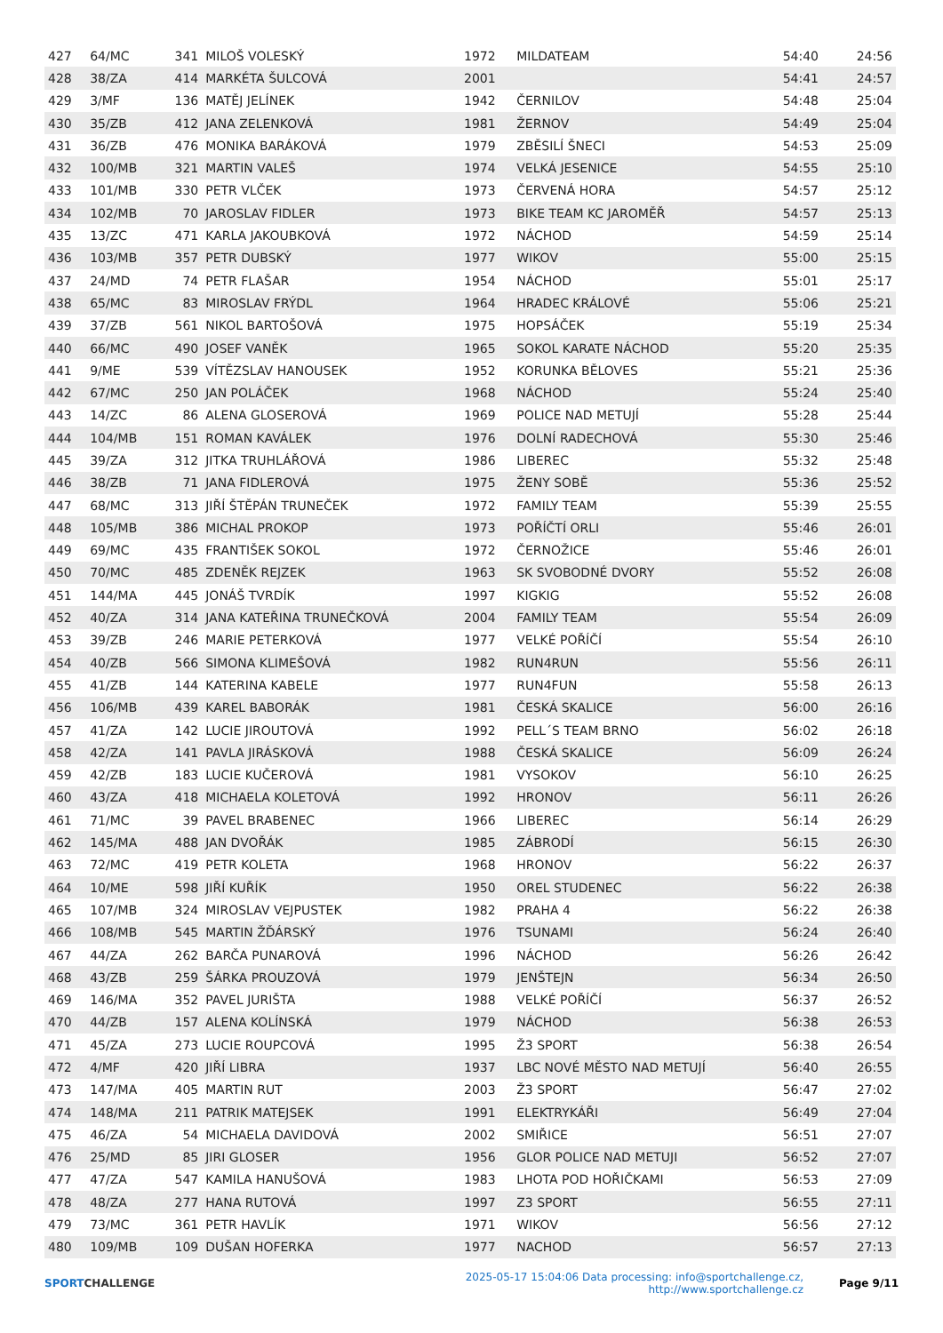| 427 | 64/MC | 341 | MILOŠ VOLESKÝ | 1972 | MILDATEAM | 54:40 | 24:56 |
| 428 | 38/ZA | 414 | MARKÉTA ŠULCOVÁ | 2001 | | 54:41 | 24:57 |
| 429 | 3/MF | 136 | MATĚJ JELÍNEK | 1942 | ČERNILOV | 54:48 | 25:04 |
| 430 | 35/ZB | 412 | JANA ZELENKOVÁ | 1981 | ŽERNOV | 54:49 | 25:04 |
| 431 | 36/ZB | 476 | MONIKA BARÁKOVÁ | 1979 | ZBĚSILÍ ŠNECI | 54:53 | 25:09 |
| 432 | 100/MB | 321 | MARTIN VALEŠ | 1974 | VELKÁ JESENICE | 54:55 | 25:10 |
| 433 | 101/MB | 330 | PETR VLČEK | 1973 | ČERVENÁ HORA | 54:57 | 25:12 |
| 434 | 102/MB | 70 | JAROSLAV FIDLER | 1973 | BIKE TEAM KC JAROMĚŘ | 54:57 | 25:13 |
| 435 | 13/ZC | 471 | KARLA JAKOUBKOVÁ | 1972 | NÁCHOD | 54:59 | 25:14 |
| 436 | 103/MB | 357 | PETR DUBSKÝ | 1977 | WIKOV | 55:00 | 25:15 |
| 437 | 24/MD | 74 | PETR FLAŠAR | 1954 | NÁCHOD | 55:01 | 25:17 |
| 438 | 65/MC | 83 | MIROSLAV FRÝDL | 1964 | HRADEC KRÁLOVÉ | 55:06 | 25:21 |
| 439 | 37/ZB | 561 | NIKOL BARTOŠOVÁ | 1975 | HOPSÁČEK | 55:19 | 25:34 |
| 440 | 66/MC | 490 | JOSEF VANĚK | 1965 | SOKOL KARATE NÁCHOD | 55:20 | 25:35 |
| 441 | 9/ME | 539 | VÍTĚZSLAV HANOUSEK | 1952 | KORUNKA BĚLOVES | 55:21 | 25:36 |
| 442 | 67/MC | 250 | JAN POLÁČEK | 1968 | NÁCHOD | 55:24 | 25:40 |
| 443 | 14/ZC | 86 | ALENA GLOSEROVÁ | 1969 | POLICE NAD METUJÍ | 55:28 | 25:44 |
| 444 | 104/MB | 151 | ROMAN KAVÁLEK | 1976 | DOLNÍ RADECHOVÁ | 55:30 | 25:46 |
| 445 | 39/ZA | 312 | JITKA TRUHLÁŘOVÁ | 1986 | LIBEREC | 55:32 | 25:48 |
| 446 | 38/ZB | 71 | JANA FIDLEROVÁ | 1975 | ŽENY SOBĚ | 55:36 | 25:52 |
| 447 | 68/MC | 313 | JIŘÍ ŠTĚPÁN TRUNEČEK | 1972 | FAMILY TEAM | 55:39 | 25:55 |
| 448 | 105/MB | 386 | MICHAL PROKOP | 1973 | POŘÍČTÍ ORLI | 55:46 | 26:01 |
| 449 | 69/MC | 435 | FRANTIŠEK SOKOL | 1972 | ČERNOŽICE | 55:46 | 26:01 |
| 450 | 70/MC | 485 | ZDENĚK REJZEK | 1963 | SK SVOBODNÉ DVORY | 55:52 | 26:08 |
| 451 | 144/MA | 445 | JONÁŠ TVRDÍK | 1997 | KIGKIG | 55:52 | 26:08 |
| 452 | 40/ZA | 314 | JANA KATEŘINA TRUNEČKOVÁ | 2004 | FAMILY TEAM | 55:54 | 26:09 |
| 453 | 39/ZB | 246 | MARIE PETERKOVÁ | 1977 | VELKÉ POŘÍČÍ | 55:54 | 26:10 |
| 454 | 40/ZB | 566 | SIMONA KLIMEŠOVÁ | 1982 | RUN4RUN | 55:56 | 26:11 |
| 455 | 41/ZB | 144 | KATERINA KABELE | 1977 | RUN4FUN | 55:58 | 26:13 |
| 456 | 106/MB | 439 | KAREL BABORÁK | 1981 | ČESKÁ SKALICE | 56:00 | 26:16 |
| 457 | 41/ZA | 142 | LUCIE JIROUTOVÁ | 1992 | PELL´S TEAM BRNO | 56:02 | 26:18 |
| 458 | 42/ZA | 141 | PAVLA JIRÁSKOVÁ | 1988 | ČESKÁ SKALICE | 56:09 | 26:24 |
| 459 | 42/ZB | 183 | LUCIE KUČEROVÁ | 1981 | VYSOKOV | 56:10 | 26:25 |
| 460 | 43/ZA | 418 | MICHAELA KOLETOVÁ | 1992 | HRONOV | 56:11 | 26:26 |
| 461 | 71/MC | 39 | PAVEL BRABENEC | 1966 | LIBEREC | 56:14 | 26:29 |
| 462 | 145/MA | 488 | JAN DVOŘÁK | 1985 | ZÁBRODÍ | 56:15 | 26:30 |
| 463 | 72/MC | 419 | PETR KOLETA | 1968 | HRONOV | 56:22 | 26:37 |
| 464 | 10/ME | 598 | JIŘÍ KUŘÍK | 1950 | OREL STUDENEC | 56:22 | 26:38 |
| 465 | 107/MB | 324 | MIROSLAV VEJPUSTEK | 1982 | PRAHA 4 | 56:22 | 26:38 |
| 466 | 108/MB | 545 | MARTIN ŽĎÁRSKÝ | 1976 | TSUNAMI | 56:24 | 26:40 |
| 467 | 44/ZA | 262 | BARČA PUNAROVÁ | 1996 | NÁCHOD | 56:26 | 26:42 |
| 468 | 43/ZB | 259 | ŠÁRKA PROUZOVÁ | 1979 | JENŠTEJN | 56:34 | 26:50 |
| 469 | 146/MA | 352 | PAVEL JURIŠTA | 1988 | VELKÉ POŘÍČÍ | 56:37 | 26:52 |
| 470 | 44/ZB | 157 | ALENA KOLÍNSKÁ | 1979 | NÁCHOD | 56:38 | 26:53 |
| 471 | 45/ZA | 273 | LUCIE ROUPCOVÁ | 1995 | Ž3 SPORT | 56:38 | 26:54 |
| 472 | 4/MF | 420 | JIŘÍ LIBRA | 1937 | LBC NOVÉ MĚSTO NAD METUJÍ | 56:40 | 26:55 |
| 473 | 147/MA | 405 | MARTIN RUT | 2003 | Ž3 SPORT | 56:47 | 27:02 |
| 474 | 148/MA | 211 | PATRIK MATEJSEK | 1991 | ELEKTRYKÁŘI | 56:49 | 27:04 |
| 475 | 46/ZA | 54 | MICHAELA DAVIDOVÁ | 2002 | SMIŘICE | 56:51 | 27:07 |
| 476 | 25/MD | 85 | JIRI GLOSER | 1956 | GLOR POLICE NAD METUJI | 56:52 | 27:07 |
| 477 | 47/ZA | 547 | KAMILA HANUŠOVÁ | 1983 | LHOTA POD HOŘIČKAMI | 56:53 | 27:09 |
| 478 | 48/ZA | 277 | HANA RUTOVÁ | 1997 | Z3 SPORT | 56:55 | 27:11 |
| 479 | 73/MC | 361 | PETR HAVLÍK | 1971 | WIKOV | 56:56 | 27:12 |
| 480 | 109/MB | 109 | DUŠAN HOFERKA | 1977 | NACHOD | 56:57 | 27:13 |
SPORTCHALLENGE
2025-05-17 15:04:06 Data processing: info@sportchallenge.cz, http://www.sportchallenge.cz
Page 9/11